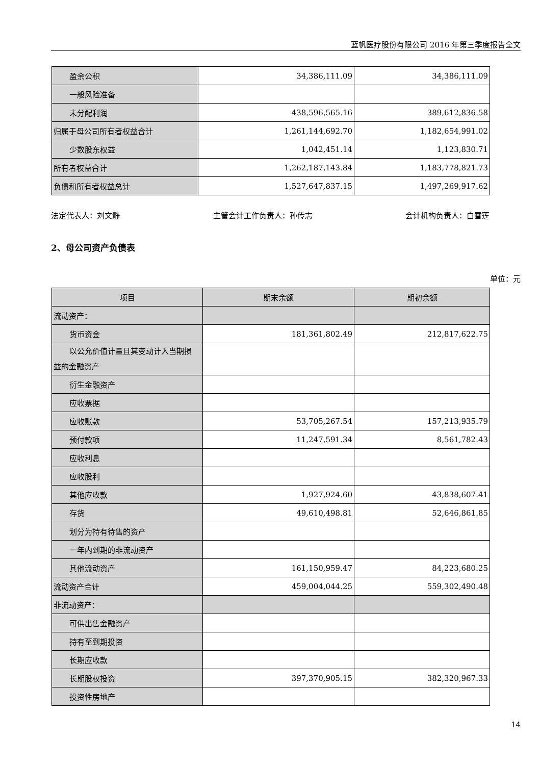蓝帆医疗股份有限公司 2016 年第三季度报告全文
| 盈余公积 | 34,386,111.09 | 34,386,111.09 |
| 一般风险准备 | | |
| 未分配利润 | 438,596,565.16 | 389,612,836.58 |
| 归属于母公司所有者权益合计 | 1,261,144,692.70 | 1,182,654,991.02 |
| 少数股东权益 | 1,042,451.14 | 1,123,830.71 |
| 所有者权益合计 | 1,262,187,143.84 | 1,183,778,821.73 |
| 负债和所有者权益总计 | 1,527,647,837.15 | 1,497,269,917.62 |
法定代表人：刘文静 主管会计工作负责人：孙传志 会计机构负责人：白雪莲
2、母公司资产负债表
单位：元
| 项目 | 期末余额 | 期初余额 |
| --- | --- | --- |
| 流动资产： | | |
| 货币资金 | 181,361,802.49 | 212,817,622.75 |
| 以公允价值计量且其变动计入当期损 益的金融资产 | | |
| 衍生金融资产 | | |
| 应收票据 | | |
| 应收账款 | 53,705,267.54 | 157,213,935.79 |
| 预付款项 | 11,247,591.34 | 8,561,782.43 |
| 应收利息 | | |
| 应收股利 | | |
| 其他应收款 | 1,927,924.60 | 43,838,607.41 |
| 存货 | 49,610,498.81 | 52,646,861.85 |
| 划分为持有待售的资产 | | |
| 一年内到期的非流动资产 | | |
| 其他流动资产 | 161,150,959.47 | 84,223,680.25 |
| 流动资产合计 | 459,004,044.25 | 559,302,490.48 |
| 非流动资产： | | |
| 可供出售金融资产 | | |
| 持有至到期投资 | | |
| 长期应收款 | | |
| 长期股权投资 | 397,370,905.15 | 382,320,967.33 |
| 投资性房地产 | | |
14